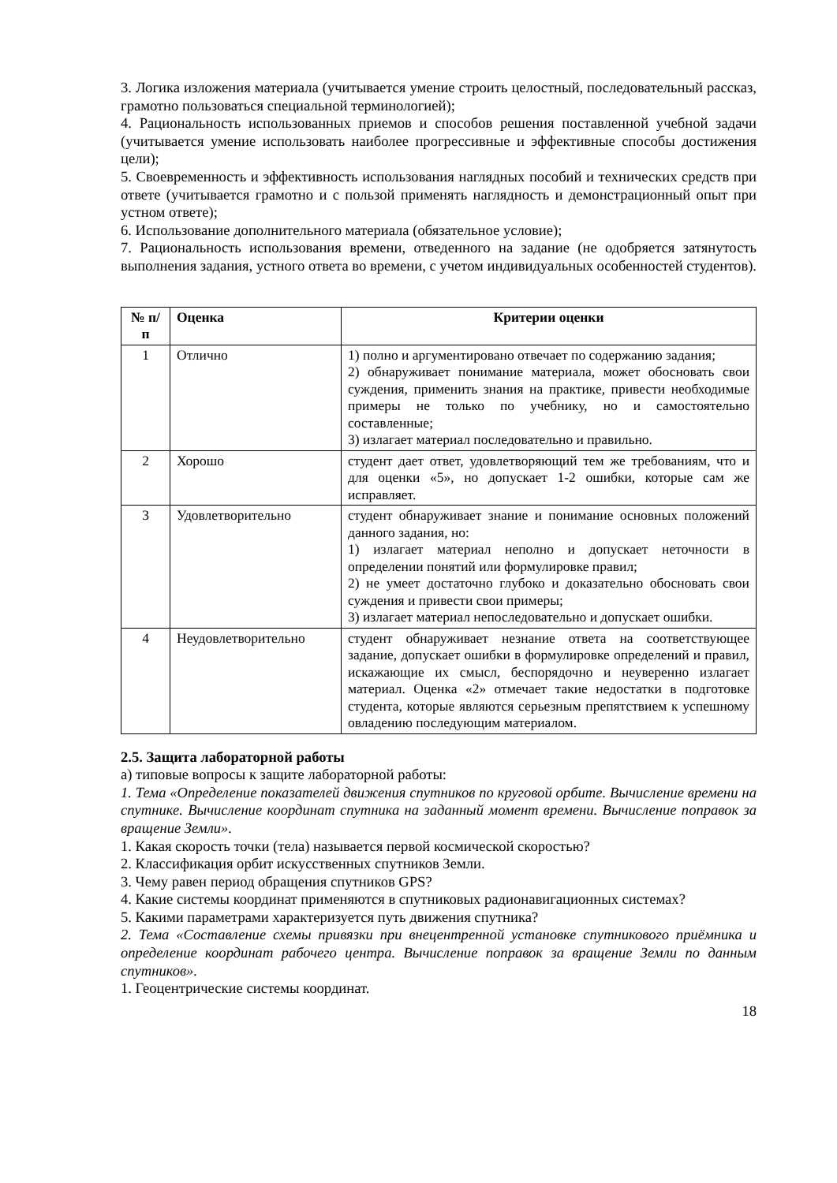3. Логика изложения материала (учитывается умение строить целостный, последовательный рассказ, грамотно пользоваться специальной терминологией);
4. Рациональность использованных приемов и способов решения поставленной учебной задачи (учитывается умение использовать наиболее прогрессивные и эффективные способы достижения цели);
5. Своевременность и эффективность использования наглядных пособий и технических средств при ответе (учитывается грамотно и с пользой применять наглядность и демонстрационный опыт при устном ответе);
6. Использование дополнительного материала (обязательное условие);
7. Рациональность использования времени, отведенного на задание (не одобряется затянутость выполнения задания, устного ответа во времени, с учетом индивидуальных особенностей студентов).
| № п/п | Оценка | Критерии оценки |
| --- | --- | --- |
| 1 | Отлично | 1) полно и аргументировано отвечает по содержанию задания; 2) обнаруживает понимание материала, может обосновать свои суждения, применить знания на практике, привести необходимые примеры не только по учебнику, но и самостоятельно составленные; 3) излагает материал последовательно и правильно. |
| 2 | Хорошо | студент дает ответ, удовлетворяющий тем же требованиям, что и для оценки «5», но допускает 1-2 ошибки, которые сам же исправляет. |
| 3 | Удовлетворительно | студент обнаруживает знание и понимание основных положений данного задания, но: 1) излагает материал неполно и допускает неточности в определении понятий или формулировке правил; 2) не умеет достаточно глубоко и доказательно обосновать свои суждения и привести свои примеры; 3) излагает материал непоследовательно и допускает ошибки. |
| 4 | Неудовлетворительно | студент обнаруживает незнание ответа на соответствующее задание, допускает ошибки в формулировке определений и правил, искажающие их смысл, беспорядочно и неуверенно излагает материал. Оценка «2» отмечает такие недостатки в подготовке студента, которые являются серьезным препятствием к успешному овладению последующим материалом. |
2.5. Защита лабораторной работы
а) типовые вопросы к защите лабораторной работы:
1. Тема «Определение показателей движения спутников по круговой орбите. Вычисление времени на спутнике. Вычисление координат спутника на заданный момент времени. Вычисление поправок за вращение Земли».
1. Какая скорость точки (тела) называется первой космической скоростью?
2. Классификация орбит искусственных спутников Земли.
3. Чему равен период обращения спутников GPS?
4. Какие системы координат применяются в спутниковых радионавигационных системах?
5. Какими параметрами характеризуется путь движения спутника?
2. Тема «Составление схемы привязки при внецентренной установке спутникового приёмника и определение координат рабочего центра. Вычисление поправок за вращение Земли по данным спутников».
1. Геоцентрические системы координат.
18